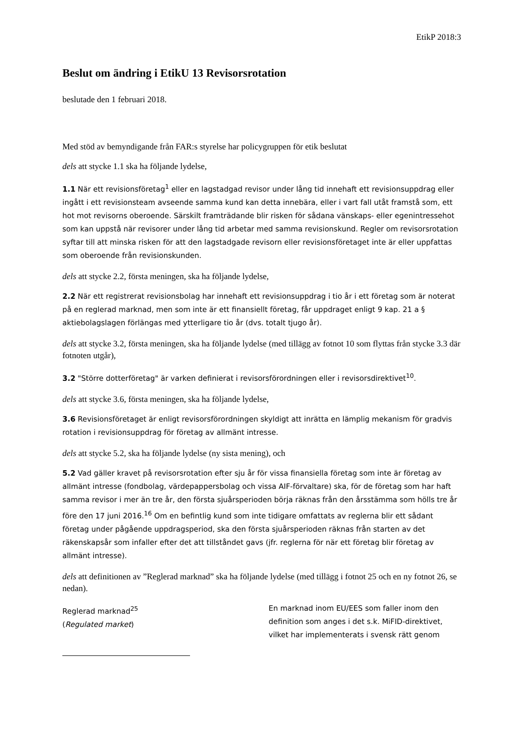EtikP 2018:3
Beslut om ändring i EtikU 13 Revisorsrotation
beslutade den 1 februari 2018.
Med stöd av bemyndigande från FAR:s styrelse har policygruppen för etik beslutat
dels att stycke 1.1 ska ha följande lydelse,
1.1 När ett revisionsföretag<sup>1</sup> eller en lagstadgad revisor under lång tid innehaft ett revisionsuppdrag eller ingått i ett revisionsteam avseende samma kund kan detta innebära, eller i vart fall utåt framstå som, ett hot mot revisorns oberoende. Särskilt framträdande blir risken för sådana vänskaps- eller egenintressehot som kan uppstå när revisorer under lång tid arbetar med samma revisionskund. Regler om revisorsrotation syftar till att minska risken för att den lagstadgade revisorn eller revisionsföretaget inte är eller uppfattas som oberoende från revisionskunden.
dels att stycke 2.2, första meningen, ska ha följande lydelse,
2.2 När ett registrerat revisionsbolag har innehaft ett revisionsuppdrag i tio år i ett företag som är noterat på en reglerad marknad, men som inte är ett finansiellt företag, får uppdraget enligt 9 kap. 21 a § aktiebolagslagen förlängas med ytterligare tio år (dvs. totalt tjugo år).
dels att stycke 3.2, första meningen, ska ha följande lydelse (med tillägg av fotnot 10 som flyttas från stycke 3.3 där fotnoten utgår),
3.2 "Större dotterföretag" är varken definierat i revisorsförordningen eller i revisorsdirektivet<sup>10</sup>.
dels att stycke 3.6, första meningen, ska ha följande lydelse,
3.6 Revisionsföretaget är enligt revisorsförordningen skyldigt att inrätta en lämplig mekanism för gradvis rotation i revisionsuppdrag för företag av allmänt intresse.
dels att stycke 5.2, ska ha följande lydelse (ny sista mening), och
5.2 Vad gäller kravet på revisorsrotation efter sju år för vissa finansiella företag som inte är företag av allmänt intresse (fondbolag, värdepappersbolag och vissa AIF-förvaltare) ska, för de företag som har haft samma revisor i mer än tre år, den första sjuårsperioden börja räknas från den årsstämma som hölls tre år före den 17 juni 2016.<sup>16</sup> Om en befintlig kund som inte tidigare omfattats av reglerna blir ett sådant företag under pågående uppdragsperiod, ska den första sjuårsperioden räknas från starten av det räkenskapsår som infaller efter det att tillståndet gavs (jfr. reglerna för när ett företag blir företag av allmänt intresse).
dels att definitionen av ”Reglerad marknad” ska ha följande lydelse (med tillägg i fotnot 25 och en ny fotnot 26, se nedan).
Reglerad marknad<sup>25</sup>
(Regulated market)
En marknad inom EU/EES som faller inom den definition som anges i det s.k. MiFID-direktivet, vilket har implementerats i svensk rätt genom